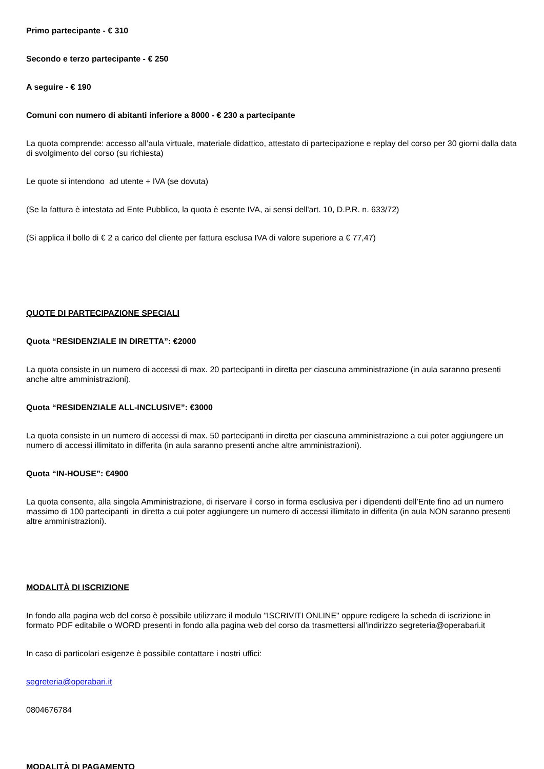Primo partecipante - € 310
Secondo e terzo partecipante - € 250
A seguire - € 190
Comuni con numero di abitanti inferiore a 8000 - € 230 a partecipante
La quota comprende: accesso all’aula virtuale, materiale didattico, attestato di partecipazione e replay del corso per 30 giorni dalla data di svolgimento del corso (su richiesta)
Le quote si intendono ad utente + IVA (se dovuta)
(Se la fattura è intestata ad Ente Pubblico, la quota è esente IVA, ai sensi dell'art. 10, D.P.R. n. 633/72)
(Si applica il bollo di € 2 a carico del cliente per fattura esclusa IVA di valore superiore a € 77,47)
QUOTE DI PARTECIPAZIONE SPECIALI
Quota “RESIDENZIALE IN DIRETTA”: €2000
La quota consiste in un numero di accessi di max. 20 partecipanti in diretta per ciascuna amministrazione (in aula saranno presenti anche altre amministrazioni).
Quota “RESIDENZIALE ALL-INCLUSIVE”: €3000
La quota consiste in un numero di accessi di max. 50 partecipanti in diretta per ciascuna amministrazione a cui poter aggiungere un numero di accessi illimitato in differita (in aula saranno presenti anche altre amministrazioni).
Quota “IN-HOUSE”: €4900
La quota consente, alla singola Amministrazione, di riservare il corso in forma esclusiva per i dipendenti dell’Ente fino ad un numero massimo di 100 partecipanti in diretta a cui poter aggiungere un numero di accessi illimitato in differita (in aula NON saranno presenti altre amministrazioni).
MODALITÀ DI ISCRIZIONE
In fondo alla pagina web del corso è possibile utilizzare il modulo "ISCRIVITI ONLINE" oppure redigere la scheda di iscrizione in formato PDF editabile o WORD presenti in fondo alla pagina web del corso da trasmettersi all'indirizzo segreteria@operabari.it
In caso di particolari esigenze è possibile contattare i nostri uffici:
segreteria@operabari.it
0804676784
MODALITÀ DI PAGAMENTO